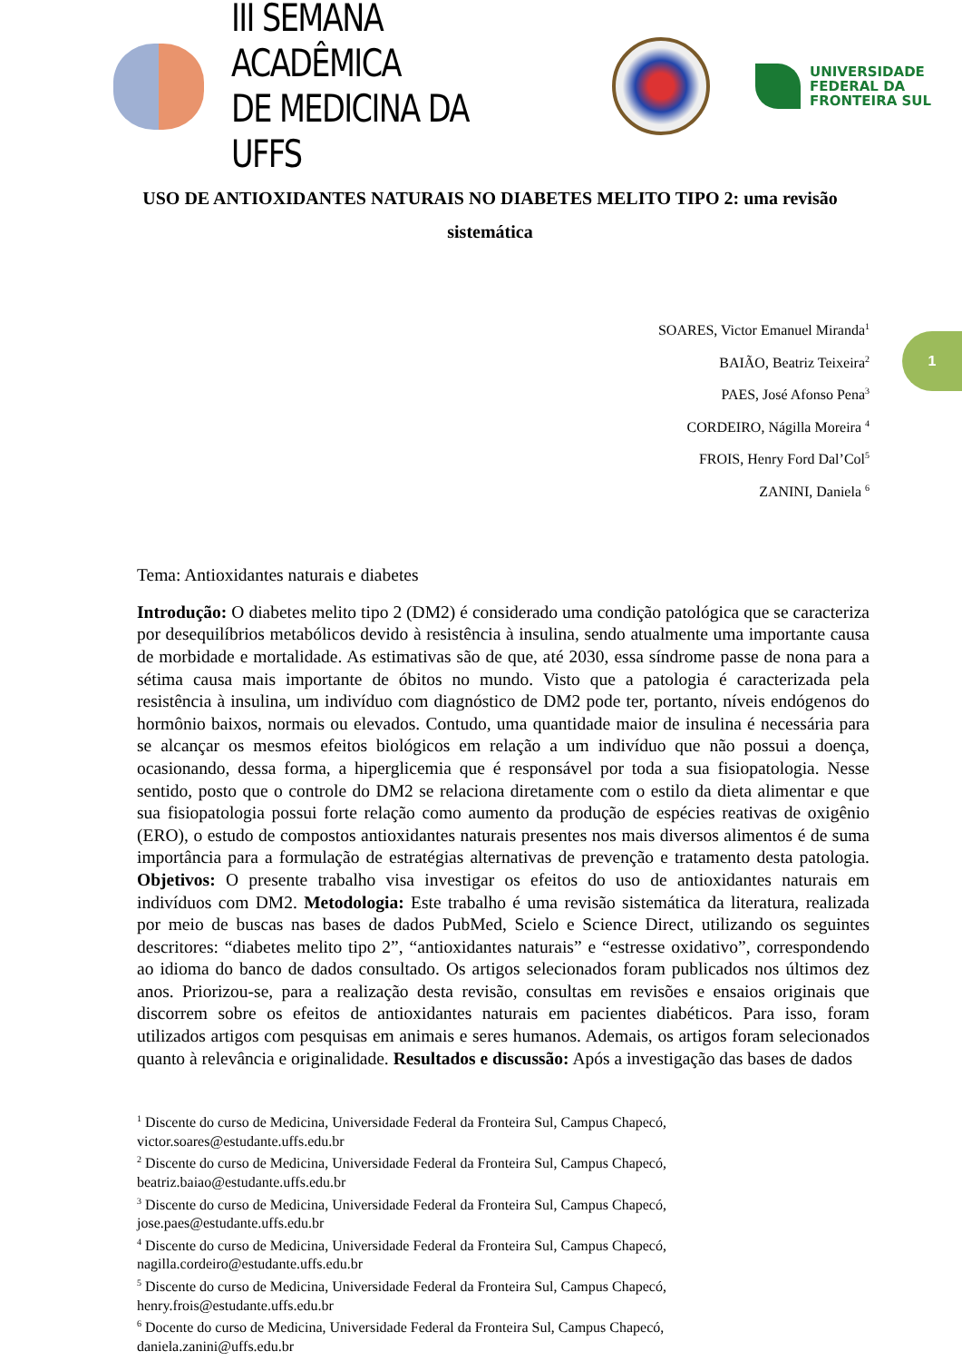III SEMANA ACADÊMICA
DE MEDICINA DA UFFS
UNIVERSIDADE
FEDERAL DA
FRONTEIRA SUL
USO DE ANTIOXIDANTES NATURAIS NO DIABETES MELITO TIPO 2: uma revisão sistemática
SOARES, Victor Emanuel Miranda<sup>1</sup>
BAIÃO, Beatriz Teixeira<sup>2</sup>
PAES, José Afonso Pena<sup>3</sup>
CORDEIRO, Nágilla Moreira <sup>4</sup>
FROIS, Henry Ford Dal’Col<sup>5</sup>
ZANINI, Daniela <sup>6</sup>
1
Tema: Antioxidantes naturais e diabetes
Introdução: O diabetes melito tipo 2 (DM2) é considerado uma condição patológica que se caracteriza por desequilíbrios metabólicos devido à resistência à insulina, sendo atualmente uma importante causa de morbidade e mortalidade. As estimativas são de que, até 2030, essa síndrome passe de nona para a sétima causa mais importante de óbitos no mundo. Visto que a patologia é caracterizada pela resistência à insulina, um indivíduo com diagnóstico de DM2 pode ter, portanto, níveis endógenos do hormônio baixos, normais ou elevados. Contudo, uma quantidade maior de insulina é necessária para se alcançar os mesmos efeitos biológicos em relação a um indivíduo que não possui a doença, ocasionando, dessa forma, a hiperglicemia que é responsável por toda a sua fisiopatologia. Nesse sentido, posto que o controle do DM2 se relaciona diretamente com o estilo da dieta alimentar e que sua fisiopatologia possui forte relação como aumento da produção de espécies reativas de oxigênio (ERO), o estudo de compostos antioxidantes naturais presentes nos mais diversos alimentos é de suma importância para a formulação de estratégias alternativas de prevenção e tratamento desta patologia. Objetivos: O presente trabalho visa investigar os efeitos do uso de antioxidantes naturais em indivíduos com DM2. Metodologia: Este trabalho é uma revisão sistemática da literatura, realizada por meio de buscas nas bases de dados PubMed, Scielo e Science Direct, utilizando os seguintes descritores: “diabetes melito tipo 2”, “antioxidantes naturais” e “estresse oxidativo”, correspondendo ao idioma do banco de dados consultado. Os artigos selecionados foram publicados nos últimos dez anos. Priorizou-se, para a realização desta revisão, consultas em revisões e ensaios originais que discorrem sobre os efeitos de antioxidantes naturais em pacientes diabéticos. Para isso, foram utilizados artigos com pesquisas em animais e seres humanos. Ademais, os artigos foram selecionados quanto à relevância e originalidade. Resultados e discussão: Após a investigação das bases de dados
<sup>1</sup> Discente do curso de Medicina, Universidade Federal da Fronteira Sul, Campus Chapecó,
victor.soares@estudante.uffs.edu.br
<sup>2</sup> Discente do curso de Medicina, Universidade Federal da Fronteira Sul, Campus Chapecó,
beatriz.baiao@estudante.uffs.edu.br
<sup>3</sup> Discente do curso de Medicina, Universidade Federal da Fronteira Sul, Campus Chapecó,
jose.paes@estudante.uffs.edu.br
<sup>4</sup> Discente do curso de Medicina, Universidade Federal da Fronteira Sul, Campus Chapecó,
nagilla.cordeiro@estudante.uffs.edu.br
<sup>5</sup> Discente do curso de Medicina, Universidade Federal da Fronteira Sul, Campus Chapecó,
henry.frois@estudante.uffs.edu.br
<sup>6</sup> Docente do curso de Medicina, Universidade Federal da Fronteira Sul, Campus Chapecó,
daniela.zanini@uffs.edu.br